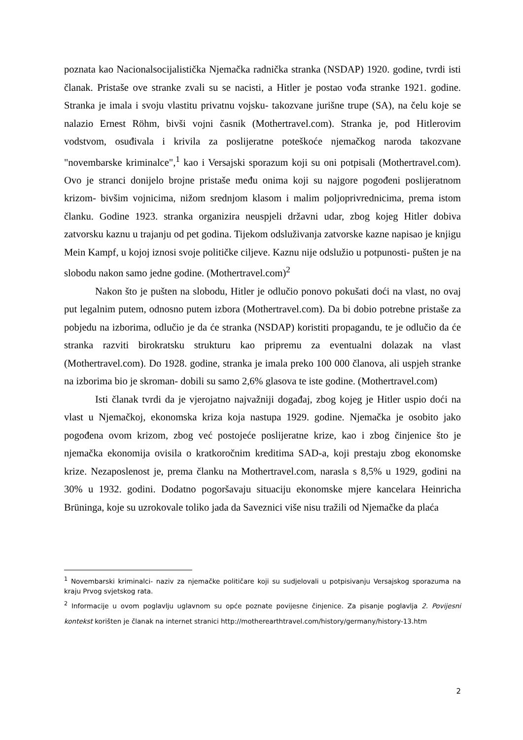poznata kao Nacionalsocijalistička Njemačka radnička stranka (NSDAP) 1920. godine, tvrdi isti članak. Pristaše ove stranke zvali su se nacisti, a Hitler je postao vođa stranke 1921. godine. Stranka je imala i svoju vlastitu privatnu vojsku- takozvane jurišne trupe (SA), na čelu koje se nalazio Ernest Röhm, bivši vojni časnik (Mothertravel.com). Stranka je, pod Hitlerovim vodstvom, osuđivala i krivila za poslijeratne poteškoće njemačkog naroda takozvane "novembarske kriminalce",<sup>1</sup> kao i Versajski sporazum koji su oni potpisali (Mothertravel.com). Ovo je stranci donijelo brojne pristaše među onima koji su najgore pogođeni poslijeratnom krizom- bivšim vojnicima, nižom srednjom klasom i malim poljoprivrednicima, prema istom članku. Godine 1923. stranka organizira neuspjeli državni udar, zbog kojeg Hitler dobiva zatvorsku kaznu u trajanju od pet godina. Tijekom odsluživanja zatvorske kazne napisao je knjigu Mein Kampf, u kojoj iznosi svoje političke ciljeve. Kaznu nije odslužio u potpunosti- pušten je na slobodu nakon samo jedne godine. (Mothertravel.com)<sup>2</sup>
Nakon što je pušten na slobodu, Hitler je odlučio ponovo pokušati doći na vlast, no ovaj put legalnim putem, odnosno putem izbora (Mothertravel.com). Da bi dobio potrebne pristaše za pobjedu na izborima, odlučio je da će stranka (NSDAP) koristiti propagandu, te je odlučio da će stranka razviti birokratsku strukturu kao pripremu za eventualni dolazak na vlast (Mothertravel.com). Do 1928. godine, stranka je imala preko 100 000 članova, ali uspjeh stranke na izborima bio je skroman- dobili su samo 2,6% glasova te iste godine. (Mothertravel.com)
Isti članak tvrdi da je vjerojatno najvažniji događaj, zbog kojeg je Hitler uspio doći na vlast u Njemačkoj, ekonomska kriza koja nastupa 1929. godine. Njemačka je osobito jako pogođena ovom krizom, zbog već postojeće poslijeratne krize, kao i zbog činjenice što je njemačka ekonomija ovisila o kratkoročnim kreditima SAD-a, koji prestaju zbog ekonomske krize. Nezaposlenost je, prema članku na Mothertravel.com, narasla s 8,5% u 1929, godini na 30% u 1932. godini. Dodatno pogoršavaju situaciju ekonomske mjere kancelara Heinricha Brüninga, koje su uzrokovale toliko jada da Saveznici više nisu tražili od Njemačke da plaća
<sup>1</sup> Novembarski kriminalci- naziv za njemačke političare koji su sudjelovali u potpisivanju Versajskog sporazuma na kraju Prvog svjetskog rata.
<sup>2</sup> Informacije u ovom poglavlju uglavnom su opće poznate povijesne činjenice. Za pisanje poglavlja 2. Povijesni kontekst korišten je članak na internet stranici http://motherearthtravel.com/history/germany/history-13.htm
2